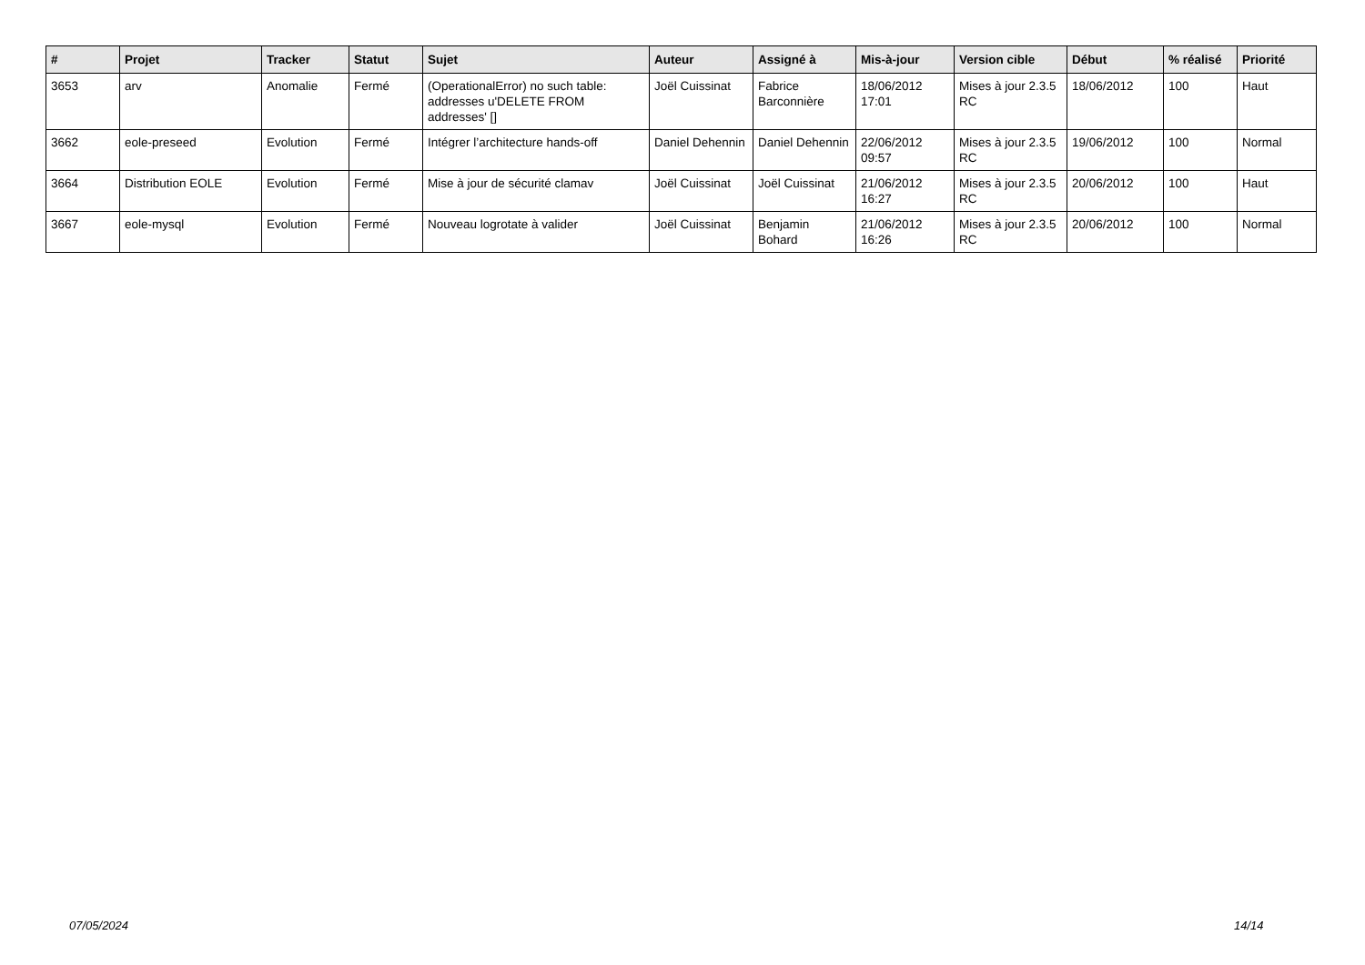| # | Projet | Tracker | Statut | Sujet | Auteur | Assigné à | Mis-à-jour | Version cible | Début | % réalisé | Priorité |
| --- | --- | --- | --- | --- | --- | --- | --- | --- | --- | --- | --- |
| 3653 | arv | Anomalie | Fermé | (OperationalError) no such table: addresses u'DELETE FROM addresses' [] | Joël Cuissinat | Fabrice Barconnière | 18/06/2012 17:01 | Mises à jour 2.3.5 RC | 18/06/2012 | 100 | Haut |
| 3662 | eole-preseed | Evolution | Fermé | Intégrer l’architecture hands-off | Daniel Dehennin | Daniel Dehennin | 22/06/2012 09:57 | Mises à jour 2.3.5 RC | 19/06/2012 | 100 | Normal |
| 3664 | Distribution EOLE | Evolution | Fermé | Mise à jour de sécurité clamav | Joël Cuissinat | Joël Cuissinat | 21/06/2012 16:27 | Mises à jour 2.3.5 RC | 20/06/2012 | 100 | Haut |
| 3667 | eole-mysql | Evolution | Fermé | Nouveau logrotate à valider | Joël Cuissinat | Benjamin Bohard | 21/06/2012 16:26 | Mises à jour 2.3.5 RC | 20/06/2012 | 100 | Normal |
07/05/2024 14/14